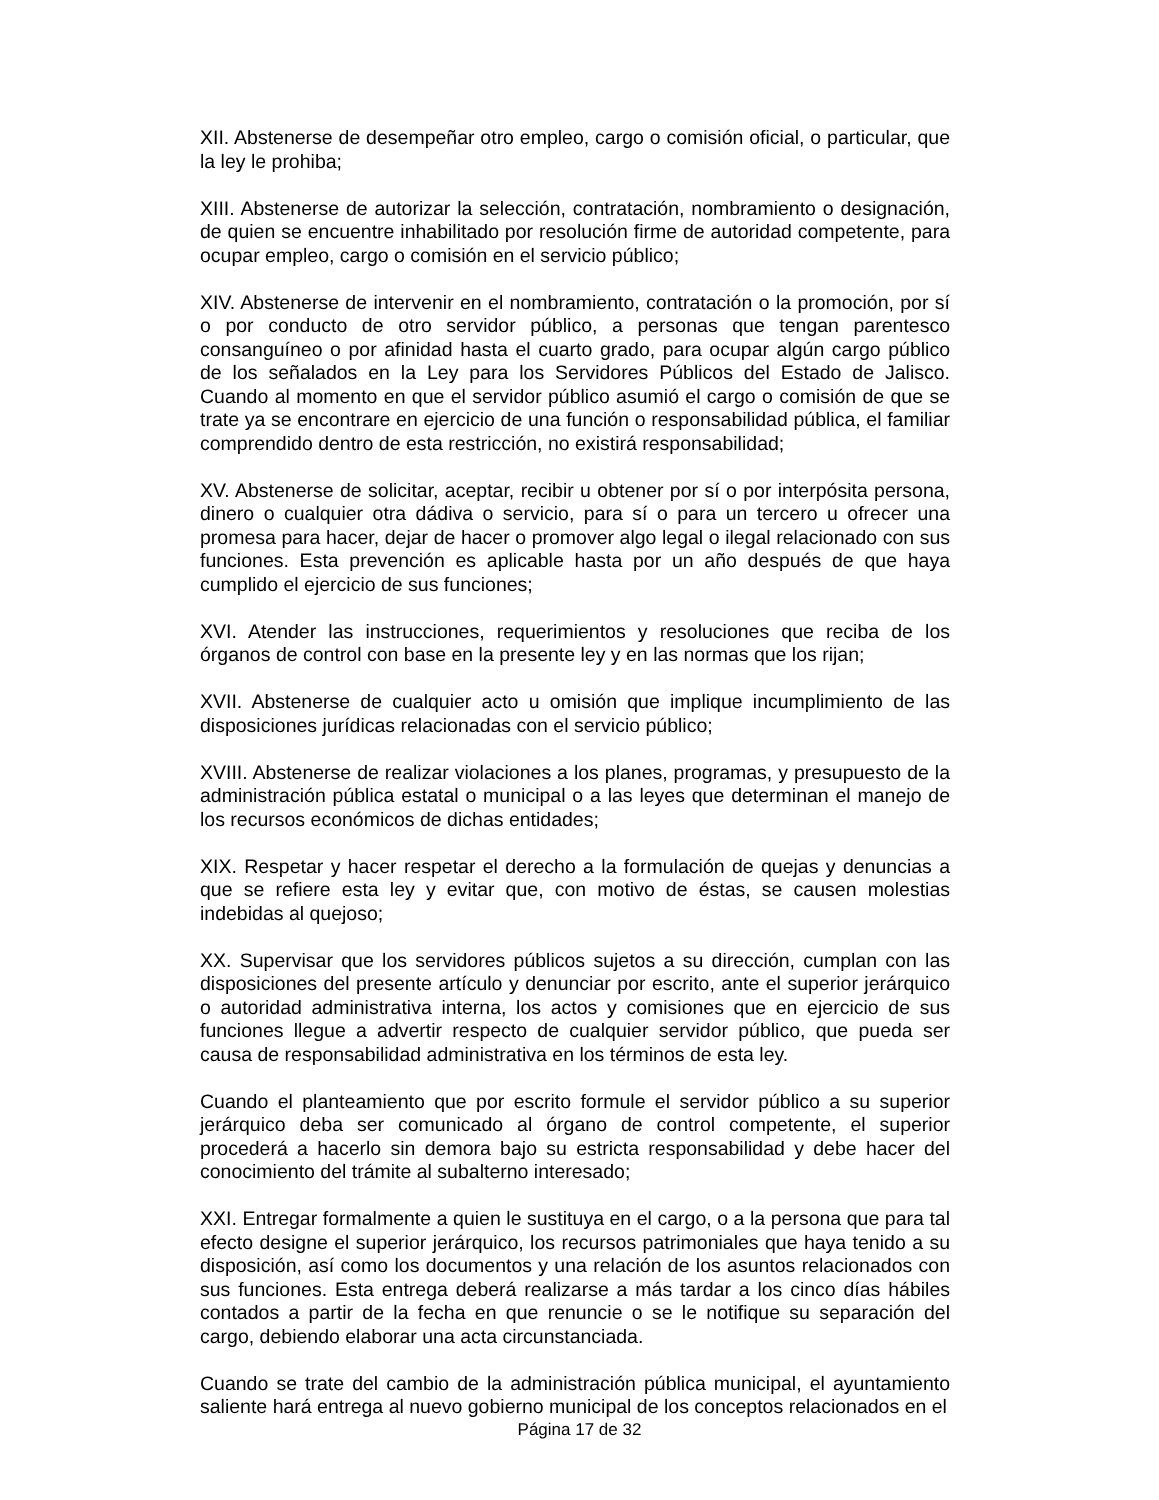XII. Abstenerse de desempeñar otro empleo, cargo o comisión oficial, o particular, que la ley le prohiba;
XIII. Abstenerse de autorizar la selección, contratación, nombramiento o designación, de quien se encuentre inhabilitado por resolución firme de autoridad competente, para ocupar empleo, cargo o comisión en el servicio público;
XIV. Abstenerse de intervenir en el nombramiento, contratación o la promoción, por sí o por conducto de otro servidor público, a personas que tengan parentesco consanguíneo o por afinidad hasta el cuarto grado, para ocupar algún cargo público de los señalados en la Ley para los Servidores Públicos del Estado de Jalisco. Cuando al momento en que el servidor público asumió el cargo o comisión de que se trate ya se encontrare en ejercicio de una función o responsabilidad pública, el familiar comprendido dentro de esta restricción, no existirá responsabilidad;
XV. Abstenerse de solicitar, aceptar, recibir u obtener por sí o por interpósita persona, dinero o cualquier otra dádiva o servicio, para sí o para un tercero u ofrecer una promesa para hacer, dejar de hacer o promover algo legal o ilegal relacionado con sus funciones. Esta prevención es aplicable hasta por un año después de que haya cumplido el ejercicio de sus funciones;
XVI. Atender las instrucciones, requerimientos y resoluciones que reciba de los órganos de control con base en la presente ley y en las normas que los rijan;
XVII. Abstenerse de cualquier acto u omisión que implique incumplimiento de las disposiciones jurídicas relacionadas con el servicio público;
XVIII. Abstenerse de realizar violaciones a los planes, programas, y presupuesto de la administración pública estatal o municipal o a las leyes que determinan el manejo de los recursos económicos de dichas entidades;
XIX. Respetar y hacer respetar el derecho a la formulación de quejas y denuncias a que se refiere esta ley y evitar que, con motivo de éstas, se causen molestias indebidas al quejoso;
XX. Supervisar que los servidores públicos sujetos a su dirección, cumplan con las disposiciones del presente artículo y denunciar por escrito, ante el superior jerárquico o autoridad administrativa interna, los actos y comisiones que en ejercicio de sus funciones llegue a advertir respecto de cualquier servidor público, que pueda ser causa de responsabilidad administrativa en los términos de esta ley.
Cuando el planteamiento que por escrito formule el servidor público a su superior jerárquico deba ser comunicado al órgano de control competente, el superior procederá a hacerlo sin demora bajo su estricta responsabilidad y debe hacer del conocimiento del trámite al subalterno interesado;
XXI. Entregar formalmente a quien le sustituya en el cargo, o a la persona que para tal efecto designe el superior jerárquico, los recursos patrimoniales que haya tenido a su disposición, así como los documentos y una relación de los asuntos relacionados con sus funciones. Esta entrega deberá realizarse a más tardar a los cinco días hábiles contados a partir de la fecha en que renuncie o se le notifique su separación del cargo, debiendo elaborar una acta circunstanciada.
Cuando se trate del cambio de la administración pública municipal, el ayuntamiento saliente hará entrega al nuevo gobierno municipal de los conceptos relacionados en el
Página 17 de 32